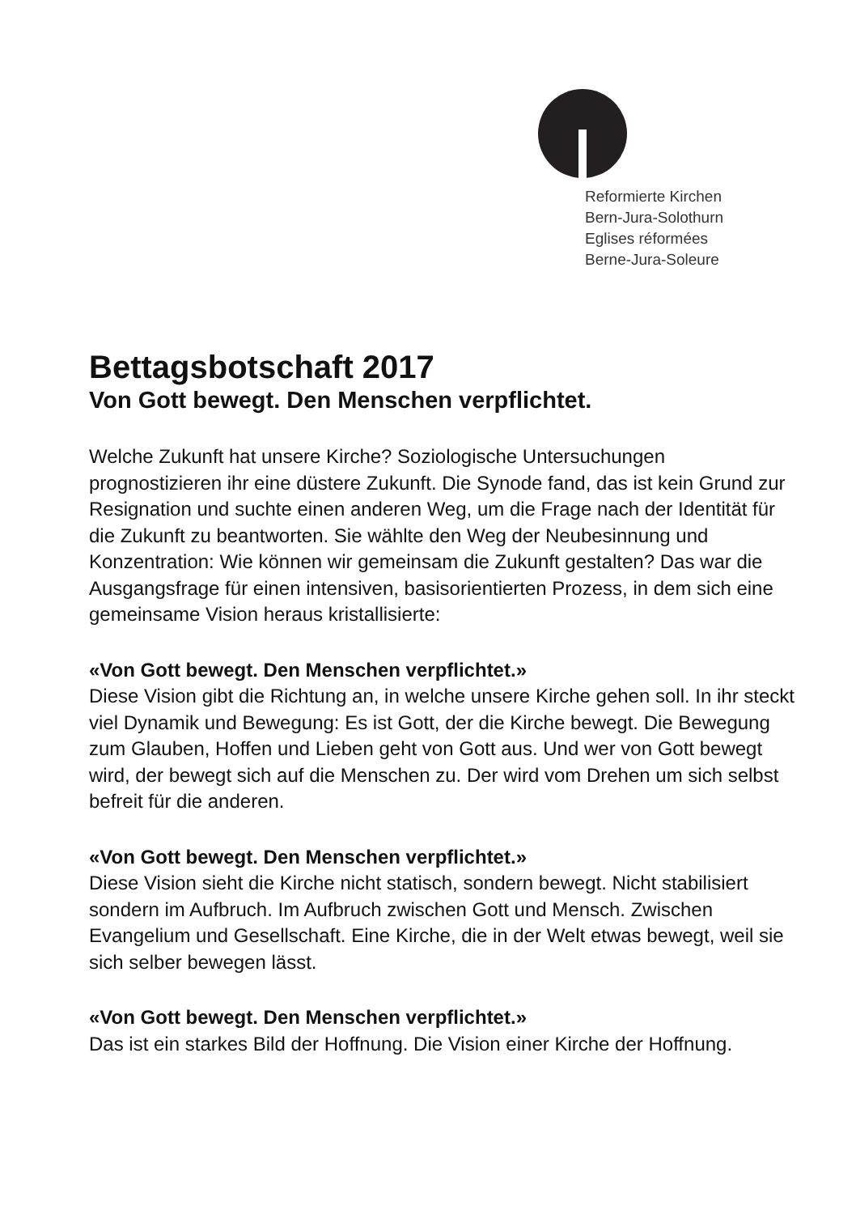Reformierte Kirchen
Bern-Jura-Solothurn
Eglises réformées
Berne-Jura-Soleure
Bettagsbotschaft 2017
Von Gott bewegt. Den Menschen verpflichtet.
Welche Zukunft hat unsere Kirche? Soziologische Untersuchungen prognostizieren ihr eine düstere Zukunft. Die Synode fand, das ist kein Grund zur Resignation und suchte einen anderen Weg, um die Frage nach der Identität für die Zukunft zu beantworten. Sie wählte den Weg der Neubesinnung und Konzentration: Wie können wir gemeinsam die Zukunft gestalten? Das war die Ausgangsfrage für einen intensiven, basisorientierten Prozess, in dem sich eine gemeinsame Vision heraus kristallisierte:
«Von Gott bewegt. Den Menschen verpflichtet.»
Diese Vision gibt die Richtung an, in welche unsere Kirche gehen soll. In ihr steckt viel Dynamik und Bewegung: Es ist Gott, der die Kirche bewegt. Die Bewegung zum Glauben, Hoffen und Lieben geht von Gott aus. Und wer von Gott bewegt wird, der bewegt sich auf die Menschen zu. Der wird vom Drehen um sich selbst befreit für die anderen.
«Von Gott bewegt. Den Menschen verpflichtet.»
Diese Vision sieht die Kirche nicht statisch, sondern bewegt. Nicht stabilisiert sondern im Aufbruch. Im Aufbruch zwischen Gott und Mensch. Zwischen Evangelium und Gesellschaft. Eine Kirche, die in der Welt etwas bewegt, weil sie sich selber bewegen lässt.
«Von Gott bewegt. Den Menschen verpflichtet.»
Das ist ein starkes Bild der Hoffnung. Die Vision einer Kirche der Hoffnung.